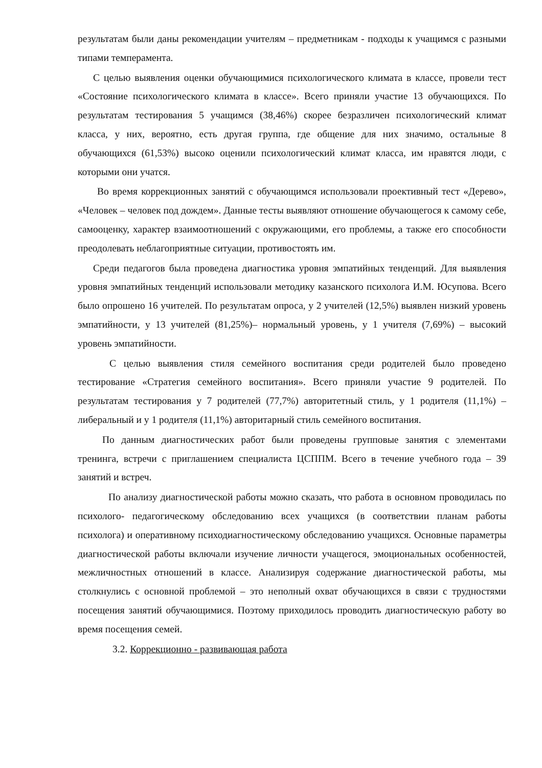результатам были даны рекомендации учителям – предметникам - подходы к учащимся с разными типами темперамента.
С целью выявления оценки обучающимися психологического климата в классе, провели тест «Состояние психологического климата в классе». Всего приняли участие 13 обучающихся. По результатам тестирования 5 учащимся (38,46%) скорее безразличен психологический климат класса, у них, вероятно, есть другая группа, где общение для них значимо, остальные 8 обучающихся (61,53%) высоко оценили психологический климат класса, им нравятся люди, с которыми они учатся.
Во время коррекционных занятий с обучающимся использовали проективный тест «Дерево», «Человек – человек под дождем». Данные тесты выявляют отношение обучающегося к самому себе, самооценку, характер взаимоотношений с окружающими, его проблемы, а также его способности преодолевать неблагоприятные ситуации, противостоять им.
Среди педагогов была проведена диагностика уровня эмпатийных тенденций. Для выявления уровня эмпатийных тенденций использовали методику казанского психолога И.М. Юсупова. Всего было опрошено 16 учителей. По результатам опроса, у 2 учителей (12,5%) выявлен низкий уровень эмпатийности, у 13 учителей (81,25%)– нормальный уровень, у 1 учителя (7,69%) – высокий уровень эмпатийности.
С целью выявления стиля семейного воспитания среди родителей было проведено тестирование «Стратегия семейного воспитания». Всего приняли участие 9 родителей. По результатам тестирования у 7 родителей (77,7%) авторитетный стиль, у 1 родителя (11,1%) – либеральный и у 1 родителя (11,1%) авторитарный стиль семейного воспитания.
По данным диагностических работ были проведены групповые занятия с элементами тренинга, встречи с приглашением специалиста ЦСППМ. Всего в течение учебного года – 39 занятий и встреч.
По анализу диагностической работы можно сказать, что работа в основном проводилась по психолого- педагогическому обследованию всех учащихся (в соответствии планам работы психолога) и оперативному психодиагностическому обследованию учащихся. Основные параметры диагностической работы включали изучение личности учащегося, эмоциональных особенностей, межличностных отношений в классе. Анализируя содержание диагностической работы, мы столкнулись с основной проблемой – это неполный охват обучающихся в связи с трудностями посещения занятий обучающимися. Поэтому приходилось проводить диагностическую работу во время посещения семей.
3.2. Коррекционно - развивающая работа